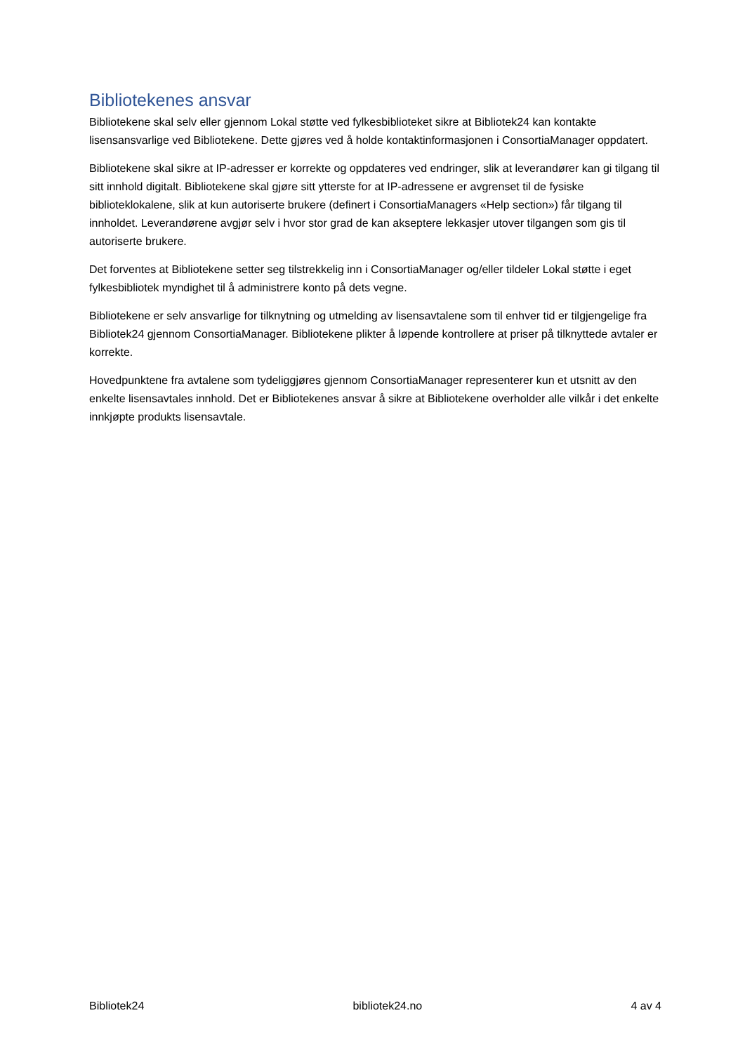Bibliotekenes ansvar
Bibliotekene skal selv eller gjennom Lokal støtte ved fylkesbiblioteket sikre at Bibliotek24 kan kontakte lisensansvarlige ved Bibliotekene. Dette gjøres ved å holde kontaktinformasjonen i ConsortiaManager oppdatert.
Bibliotekene skal sikre at IP-adresser er korrekte og oppdateres ved endringer, slik at leverandører kan gi tilgang til sitt innhold digitalt. Bibliotekene skal gjøre sitt ytterste for at IP-adressene er avgrenset til de fysiske biblioteklokalene, slik at kun autoriserte brukere (definert i ConsortiaManagers «Help section») får tilgang til innholdet. Leverandørene avgjør selv i hvor stor grad de kan akseptere lekkasjer utover tilgangen som gis til autoriserte brukere.
Det forventes at Bibliotekene setter seg tilstrekkelig inn i ConsortiaManager og/eller tildeler Lokal støtte i eget fylkesbibliotek myndighet til å administrere konto på dets vegne.
Bibliotekene er selv ansvarlige for tilknytning og utmelding av lisensavtalene som til enhver tid er tilgjengelige fra Bibliotek24 gjennom ConsortiaManager. Bibliotekene plikter å løpende kontrollere at priser på tilknyttede avtaler er korrekte.
Hovedpunktene fra avtalene som tydeliggjøres gjennom ConsortiaManager representerer kun et utsnitt av den enkelte lisensavtales innhold. Det er Bibliotekenes ansvar å sikre at Bibliotekene overholder alle vilkår i det enkelte innkjøpte produkts lisensavtale.
Bibliotek24 bibliotek24.no 4 av 4